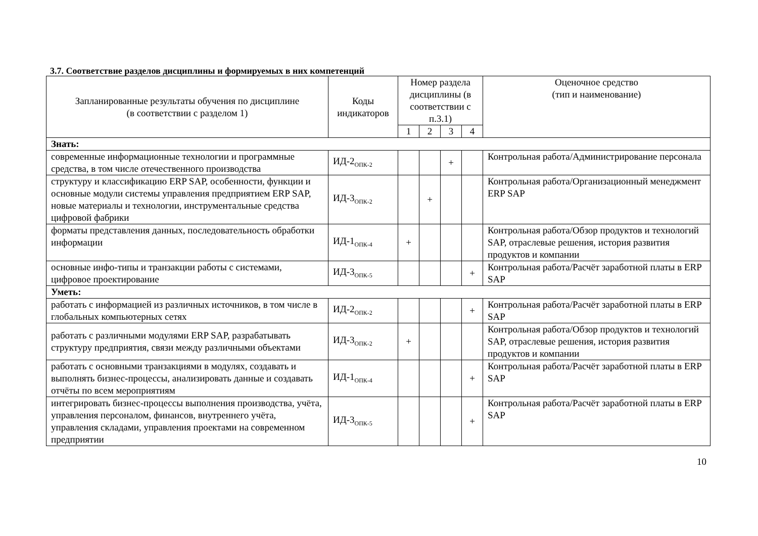3.7. Соответствие разделов дисциплины и формируемых в них компетенций
| Запланированные результаты обучения по дисциплине (в соответствии с разделом 1) | Коды индикаторов | Номер раздела дисциплины (в соответствии с п.3.1) | | | | Оценочное средство (тип и наименование) |
| --- | --- | --- | --- | --- | --- | --- |
| | | 1 | 2 | 3 | 4 | |
| Знать: | | | | | | |
| современные информационные технологии и программные средства, в том числе отечественного производства | ИД-2<sub>ОПК-2</sub> | | | + | | Контрольная работа/Администрирование персонала |
| структуру и классификацию ERP SAP, особенности, функции и основные модули системы управления предприятием ERP SAP, новые материалы и технологии, инструментальные средства цифровой фабрики | ИД-3<sub>ОПК-2</sub> | | + | | | Контрольная работа/Организационный менеджмент ERP SAP |
| форматы представления данных, последовательность обработки информации | ИД-1<sub>ОПК-4</sub> | + | | | | Контрольная работа/Обзор продуктов и технологий SAP, отраслевые решения, история развития продуктов и компании |
| основные инфо-типы и транзакции работы с системами, цифровое проектирование | ИД-3<sub>ОПК-5</sub> | | | | + | Контрольная работа/Расчёт заработной платы в ERP SAP |
| Уметь: | | | | | | |
| работать с информацией из различных источников, в том числе в глобальных компьютерных сетях | ИД-2<sub>ОПК-2</sub> | | | | + | Контрольная работа/Расчёт заработной платы в ERP SAP |
| работать с различными модулями ERP SAP, разрабатывать структуру предприятия, связи между различными объектами | ИД-3<sub>ОПК-2</sub> | + | | | | Контрольная работа/Обзор продуктов и технологий SAP, отраслевые решения, история развития продуктов и компании |
| работать с основными транзакциями в модулях, создавать и выполнять бизнес-процессы, анализировать данные и создавать отчёты по всем мероприятиям | ИД-1<sub>ОПК-4</sub> | | | | + | Контрольная работа/Расчёт заработной платы в ERP SAP |
| интегрировать бизнес-процессы выполнения производства, учёта, управления персоналом, финансов, внутреннего учёта, управления складами, управления проектами на современном предприятии | ИД-3<sub>ОПК-5</sub> | | | | + | Контрольная работа/Расчёт заработной платы в ERP SAP |
10